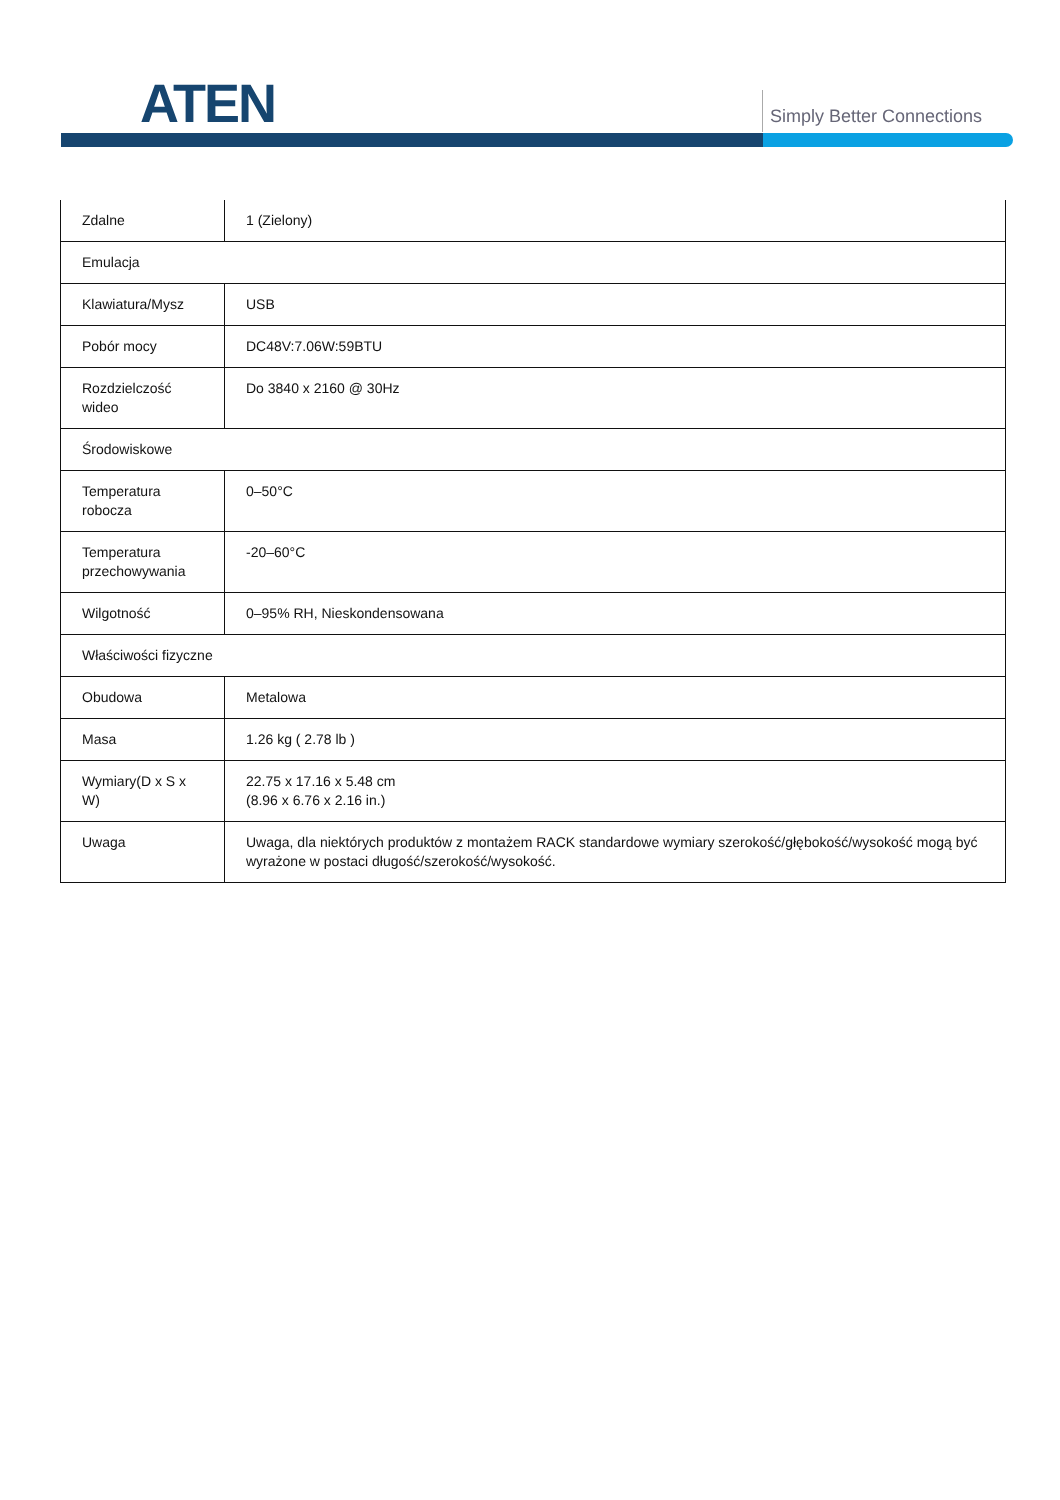ATEN Simply Better Connections
| Zdalne | 1 (Zielony) |
| Emulacja | |
| Klawiatura/Mysz | USB |
| Pobór mocy | DC48V:7.06W:59BTU |
| Rozdzielczość wideo | Do 3840 x 2160 @ 30Hz |
| Środowiskowe | |
| Temperatura robocza | 0–50°C |
| Temperatura przechowywania | -20–60°C |
| Wilgotność | 0–95% RH, Nieskondensowana |
| Właściwości fizyczne | |
| Obudowa | Metalowa |
| Masa | 1.26 kg ( 2.78 lb ) |
| Wymiary(D x S x W) | 22.75 x 17.16 x 5.48 cm (8.96 x 6.76 x 2.16 in.) |
| Uwaga | Uwaga, dla niektórych produktów z montażem RACK standardowe wymiary szerokość/głębokość/wysokość mogą być wyrażone w postaci długość/szerokość/wysokość. |